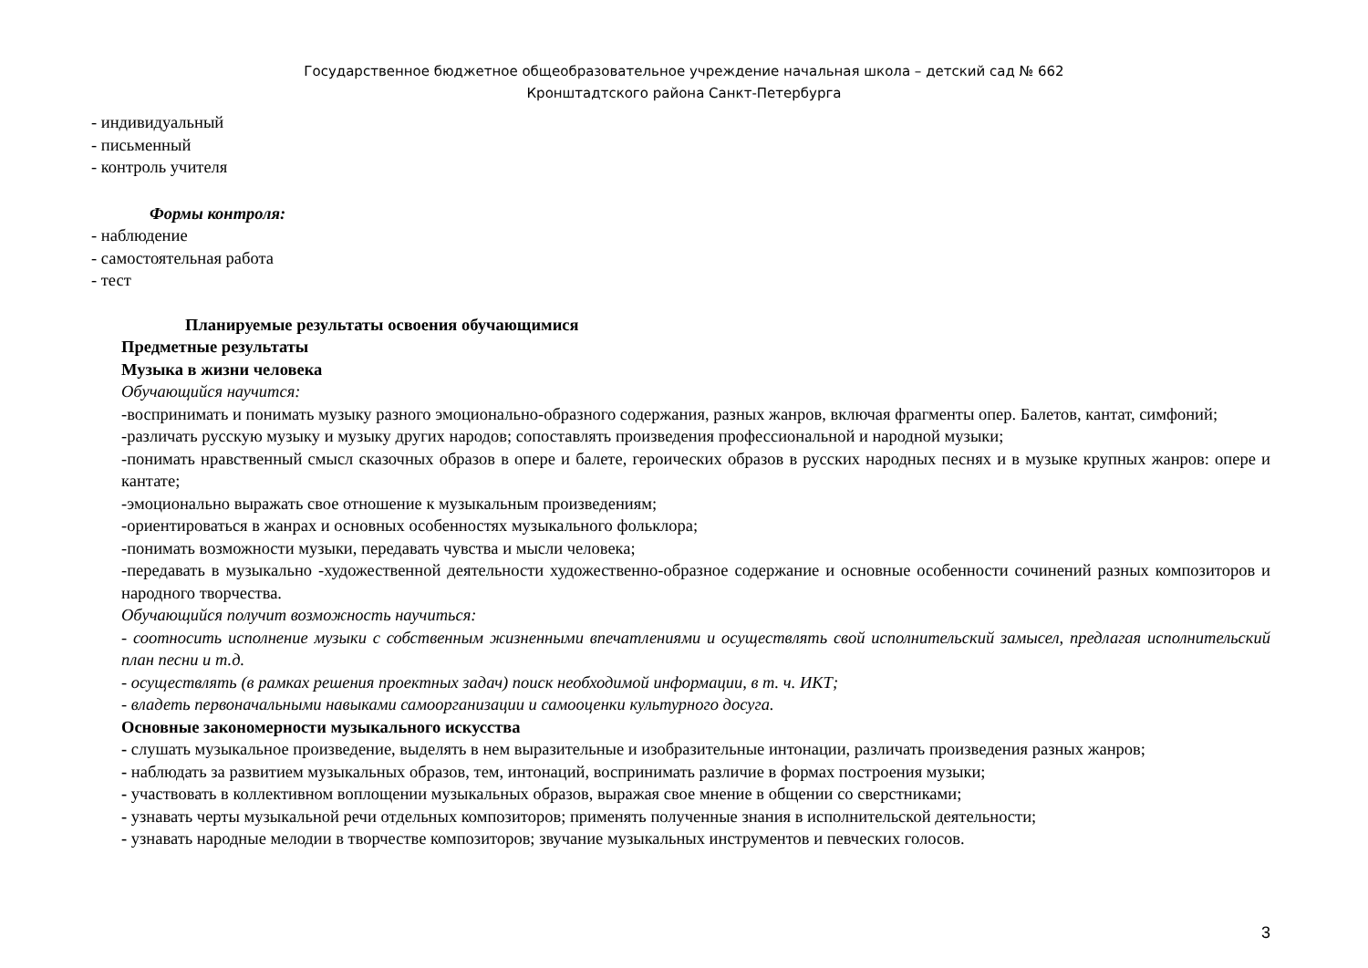Государственное бюджетное общеобразовательное учреждение начальная школа – детский сад № 662
Кронштадтского района Санкт-Петербурга
- индивидуальный
- письменный
- контроль учителя
Формы контроля:
- наблюдение
- самостоятельная работа
- тест
Планируемые результаты освоения обучающимися
Предметные результаты
Музыка в жизни человека
Обучающийся научится:
-воспринимать и понимать музыку разного эмоционально-образного содержания, разных жанров, включая фрагменты опер. Балетов, кантат, симфоний;
-различать русскую музыку и музыку других народов; сопоставлять произведения профессиональной и народной музыки;
-понимать нравственный смысл сказочных образов в опере и балете, героических образов в русских народных песнях и в музыке крупных жанров: опере и кантате;
-эмоционально выражать свое отношение к музыкальным произведениям;
-ориентироваться в жанрах и основных особенностях музыкального фольклора;
-понимать возможности музыки, передавать чувства и мысли человека;
-передавать в музыкально -художественной деятельности художественно-образное содержание и основные особенности сочинений разных композиторов и народного творчества.
Обучающийся получит возможность научиться:
- соотносить исполнение музыки с собственным жизненными впечатлениями и осуществлять свой исполнительский замысел, предлагая исполнительский план песни и т.д.
- осуществлять (в рамках решения проектных задач) поиск необходимой информации, в т. ч. ИКТ;
- владеть первоначальными навыками самоорганизации и самооценки культурного досуга.
Основные закономерности музыкального искусства
- слушать музыкальное произведение, выделять в нем выразительные и изобразительные интонации, различать произведения разных жанров;
- наблюдать за развитием музыкальных образов, тем, интонаций, воспринимать различие в формах построения музыки;
- участвовать в коллективном воплощении музыкальных образов, выражая свое мнение в общении со сверстниками;
- узнавать черты музыкальной речи отдельных композиторов; применять полученные знания в исполнительской деятельности;
- узнавать народные мелодии в творчестве композиторов; звучание музыкальных инструментов и певческих голосов.
3